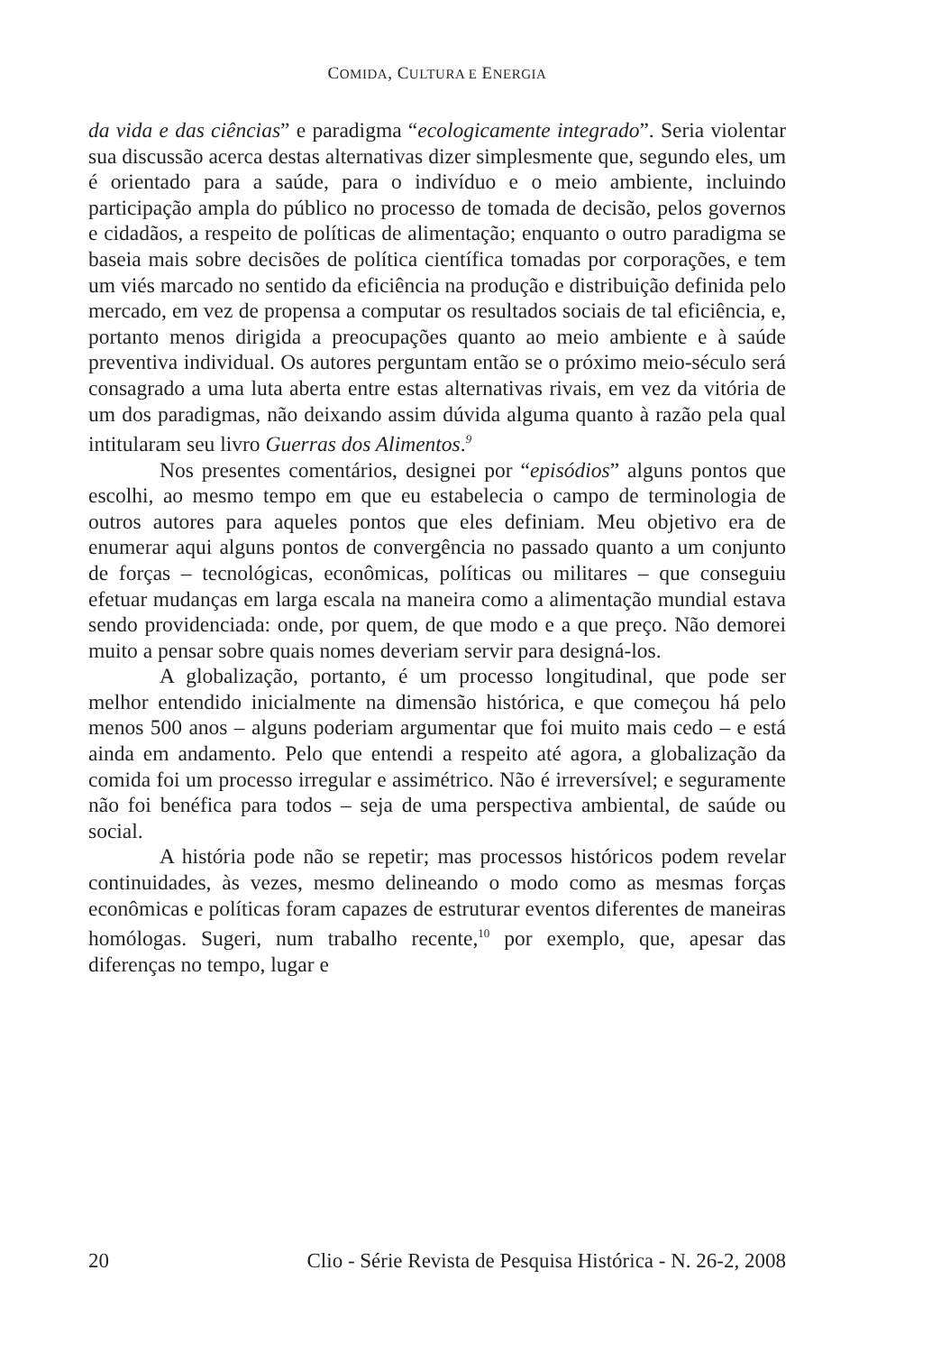COMIDA, CULTURA E ENERGIA
da vida e das ciências” e paradigma “ecologicamente integrado”. Seria violentar sua discussão acerca destas alternativas dizer simplesmente que, segundo eles, um é orientado para a saúde, para o indivíduo e o meio ambiente, incluindo participação ampla do público no processo de tomada de decisão, pelos governos e cidadãos, a respeito de políticas de alimentação; enquanto o outro paradigma se baseia mais sobre decisões de política científica tomadas por corporações, e tem um viés marcado no sentido da eficiência na produção e distribuição definida pelo mercado, em vez de propensa a computar os resultados sociais de tal eficiência, e, portanto menos dirigida a preocupações quanto ao meio ambiente e à saúde preventiva individual. Os autores perguntam então se o próximo meio-século será consagrado a uma luta aberta entre estas alternativas rivais, em vez da vitória de um dos paradigmas, não deixando assim dúvida alguma quanto à razão pela qual intitularam seu livro Guerras dos Alimentos.<sup>9</sup>
Nos presentes comentários, designei por “episódios” alguns pontos que escolhi, ao mesmo tempo em que eu estabelecia o campo de terminologia de outros autores para aqueles pontos que eles definiam. Meu objetivo era de enumerar aqui alguns pontos de convergência no passado quanto a um conjunto de forças – tecnológicas, econômicas, políticas ou militares – que conseguiu efetuar mudanças em larga escala na maneira como a alimentação mundial estava sendo providenciada: onde, por quem, de que modo e a que preço. Não demorei muito a pensar sobre quais nomes deveriam servir para designá-los.
A globalização, portanto, é um processo longitudinal, que pode ser melhor entendido inicialmente na dimensão histórica, e que começou há pelo menos 500 anos – alguns poderiam argumentar que foi muito mais cedo – e está ainda em andamento. Pelo que entendi a respeito até agora, a globalização da comida foi um processo irregular e assimétrico. Não é irreversível; e seguramente não foi benéfica para todos – seja de uma perspectiva ambiental, de saúde ou social.
A história pode não se repetir; mas processos históricos podem revelar continuidades, às vezes, mesmo delineando o modo como as mesmas forças econômicas e políticas foram capazes de estruturar eventos diferentes de maneiras homólogas. Sugeri, num trabalho recente,<sup>10</sup> por exemplo, que, apesar das diferenças no tempo, lugar e
20 Clio - Série Revista de Pesquisa Histórica - N. 26-2, 2008